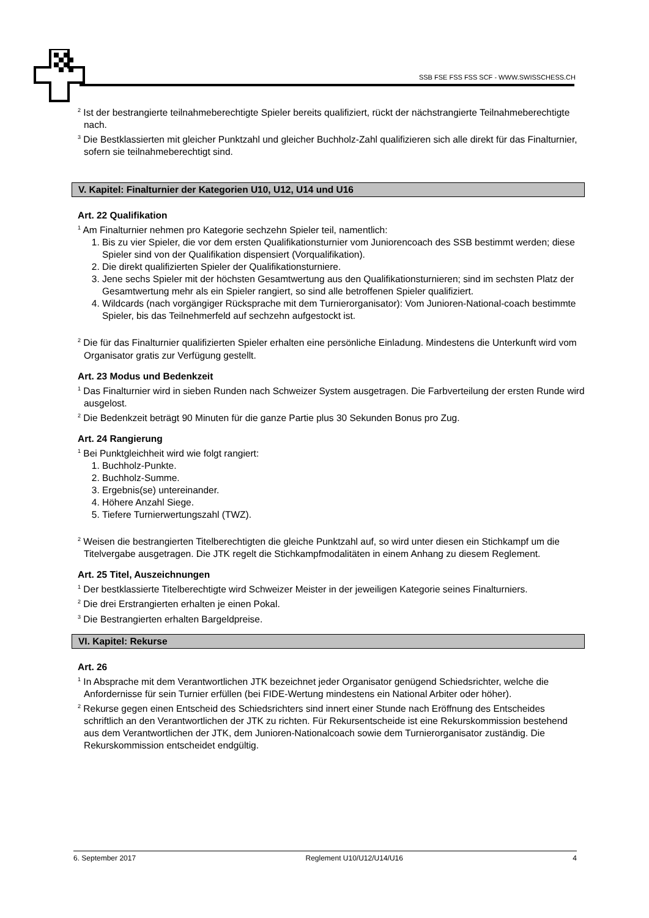SSB FSE FSS FSS SCF - WWW.SWISSCHESS.CH
<sup>2</sup> Ist der bestrangierte teilnahmeberechtigte Spieler bereits qualifiziert, rückt der nächstrangierte Teilnahmeberechtigte nach.
<sup>3</sup> Die Bestklassierten mit gleicher Punktzahl und gleicher Buchholz-Zahl qualifizieren sich alle direkt für das Finalturnier, sofern sie teilnahmeberechtigt sind.
V. Kapitel: Finalturnier der Kategorien U10, U12, U14 und U16
Art. 22 Qualifikation
<sup>1</sup> Am Finalturnier nehmen pro Kategorie sechzehn Spieler teil, namentlich:
1. Bis zu vier Spieler, die vor dem ersten Qualifikationsturnier vom Juniorencoach des SSB bestimmt werden; diese Spieler sind von der Qualifikation dispensiert (Vorqualifikation).
2. Die direkt qualifizierten Spieler der Qualifikationsturniere.
3. Jene sechs Spieler mit der höchsten Gesamtwertung aus den Qualifikationsturnieren; sind im sechsten Platz der Gesamtwertung mehr als ein Spieler rangiert, so sind alle betroffenen Spieler qualifiziert.
4. Wildcards (nach vorgängiger Rücksprache mit dem Turnierorganisator): Vom Junioren-National-coach bestimmte Spieler, bis das Teilnehmerfeld auf sechzehn aufgestockt ist.
<sup>2</sup> Die für das Finalturnier qualifizierten Spieler erhalten eine persönliche Einladung. Mindestens die Unterkunft wird vom Organisator gratis zur Verfügung gestellt.
Art. 23 Modus und Bedenkzeit
<sup>1</sup> Das Finalturnier wird in sieben Runden nach Schweizer System ausgetragen. Die Farbverteilung der ersten Runde wird ausgelost.
<sup>2</sup> Die Bedenkzeit beträgt 90 Minuten für die ganze Partie plus 30 Sekunden Bonus pro Zug.
Art. 24 Rangierung
<sup>1</sup> Bei Punktgleichheit wird wie folgt rangiert:
1. Buchholz-Punkte.
2. Buchholz-Summe.
3. Ergebnis(se) untereinander.
4. Höhere Anzahl Siege.
5. Tiefere Turnierwertungszahl (TWZ).
<sup>2</sup> Weisen die bestrangierten Titelberechtigten die gleiche Punktzahl auf, so wird unter diesen ein Stichkampf um die Titelvergabe ausgetragen. Die JTK regelt die Stichkampfmodalitäten in einem Anhang zu diesem Reglement.
Art. 25 Titel, Auszeichnungen
<sup>1</sup> Der bestklassierte Titelberechtigte wird Schweizer Meister in der jeweiligen Kategorie seines Finalturniers.
<sup>2</sup> Die drei Erstrangierten erhalten je einen Pokal.
<sup>3</sup> Die Bestrangierten erhalten Bargeldpreise.
VI. Kapitel: Rekurse
Art. 26
<sup>1</sup> In Absprache mit dem Verantwortlichen JTK bezeichnet jeder Organisator genügend Schiedsrichter, welche die Anfordernisse für sein Turnier erfüllen (bei FIDE-Wertung mindestens ein National Arbiter oder höher).
<sup>2</sup> Rekurse gegen einen Entscheid des Schiedsrichters sind innert einer Stunde nach Eröffnung des Entscheides schriftlich an den Verantwortlichen der JTK zu richten. Für Rekursentscheide ist eine Rekurskommission bestehend aus dem Verantwortlichen der JTK, dem Junioren-Nationalcoach sowie dem Turnierorganisator zuständig. Die Rekurskommission entscheidet endgültig.
6. September 2017 Reglement U10/U12/U14/U16 4